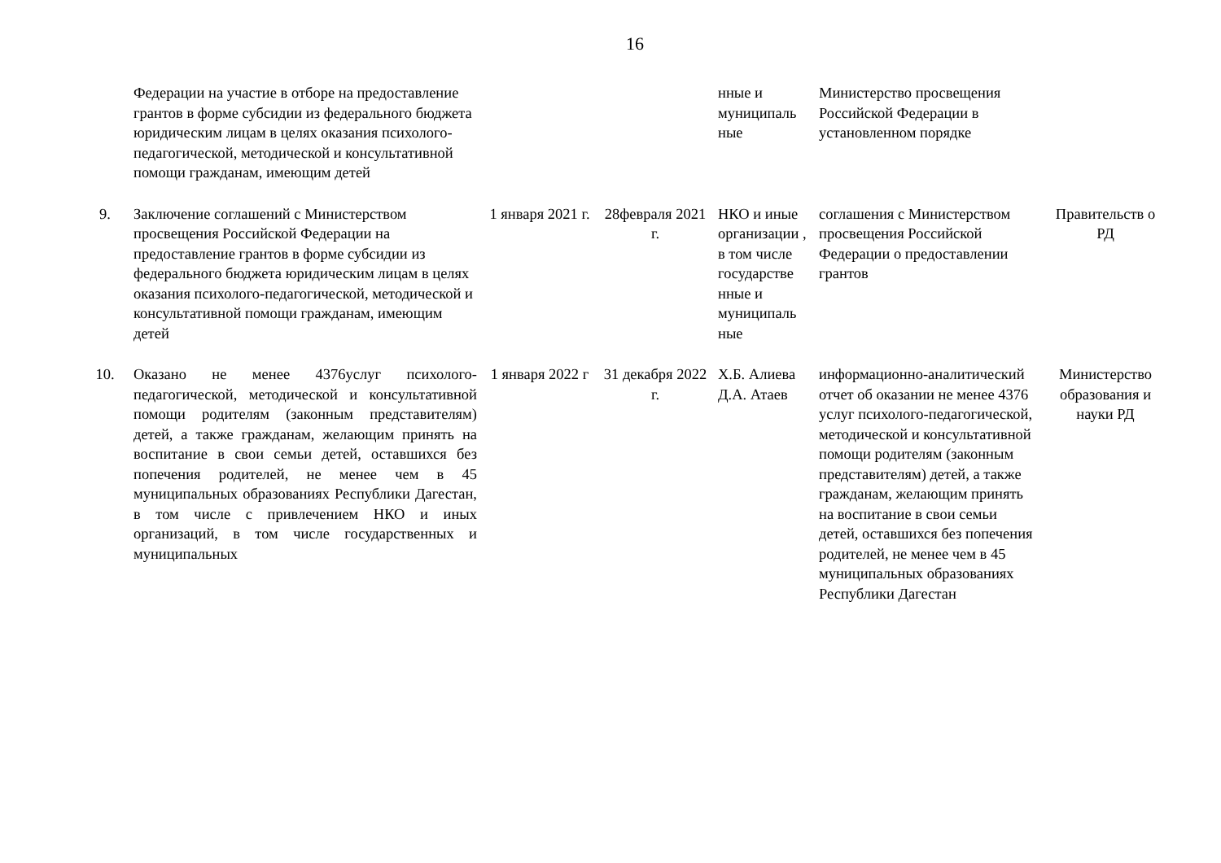16
| | Федерации на участие в отборе на предоставление грантов в форме субсидии из федерального бюджета юридическим лицам в целях оказания психолого-педагогической, методической и консультативной помощи гражданам, имеющим детей | | | нные и муниципаль ные | Министерство просвещения Российской Федерации в установленном порядке | |
| 9. | Заключение соглашений с Министерством просвещения Российской Федерации на предоставление грантов в форме субсидии из федерального бюджета юридическим лицам в целях оказания психолого-педагогической, методической и консультативной помощи гражданам, имеющим детей | 1 января 2021 г. | 28февраля 2021 г. | НКО и иные организации , в том числе государстве нные и муниципаль ные | соглашения с Министерством просвещения Российской Федерации о предоставлении грантов | Правительств о РД |
| 10. | Оказано не менее 4376услуг психолого-педагогической, методической и консультативной помощи родителям (законным представителям) детей, а также гражданам, желающим принять на воспитание в свои семьи детей, оставшихся без попечения родителей, не менее чем в 45 муниципальных образованиях Республики Дагестан, в том числе с привлечением НКО и иных организаций, в том числе государственных и муниципальных | 1 января 2022 г | 31 декабря 2022 г. | Х.Б. Алиева Д.А. Атаев | информационно-аналитический отчет об оказании не менее 4376 услуг психолого-педагогической, методической и консультативной помощи родителям (законным представителям) детей, а также гражданам, желающим принять на воспитание в свои семьи детей, оставшихся без попечения родителей, не менее чем в 45 муниципальных образованиях Республики Дагестан | Министерство образования и науки РД |